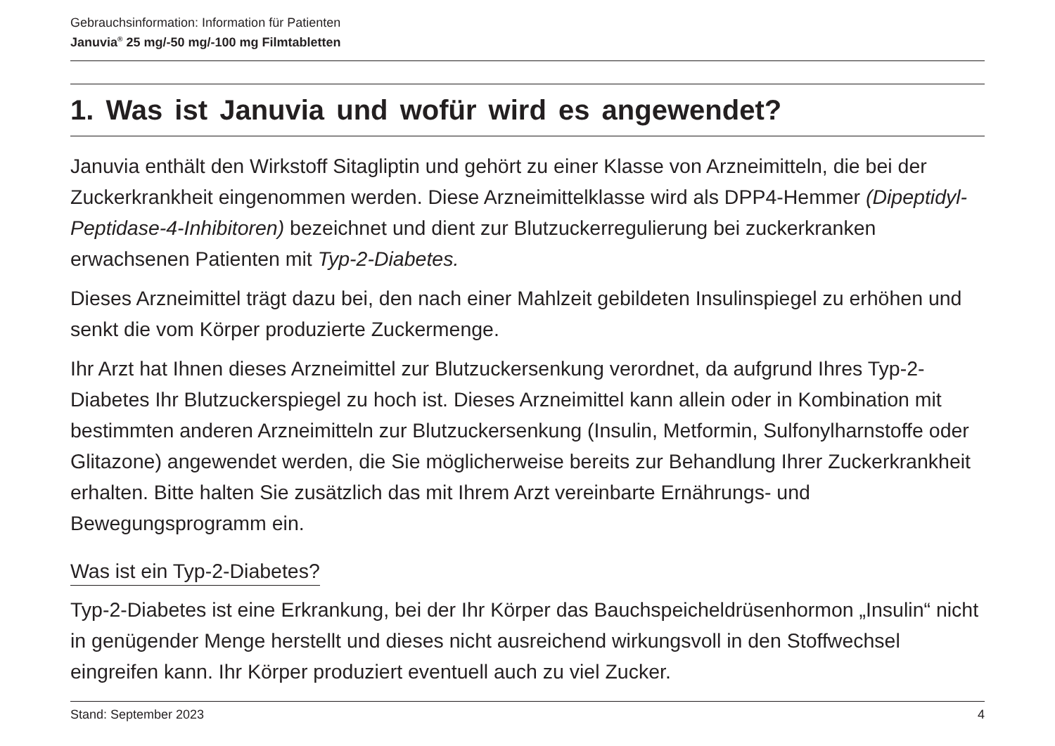Gebrauchsinformation: Information für Patienten
Januvia<sup>®</sup> 25 mg/-50 mg/-100 mg Filmtabletten
1. Was ist Januvia und wofür wird es angewendet?
Januvia enthält den Wirkstoff Sitagliptin und gehört zu einer Klasse von Arzneimitteln, die bei der Zuckerkrankheit eingenommen werden. Diese Arzneimittelklasse wird als DPP4-Hemmer (Dipeptidyl-Peptidase-4-Inhibitoren) bezeichnet und dient zur Blutzuckerregulierung bei zuckerkranken erwachsenen Patienten mit Typ-2-Diabetes.
Dieses Arzneimittel trägt dazu bei, den nach einer Mahlzeit gebildeten Insulinspiegel zu erhöhen und senkt die vom Körper produzierte Zuckermenge.
Ihr Arzt hat Ihnen dieses Arzneimittel zur Blutzuckersenkung verordnet, da aufgrund Ihres Typ-2-Diabetes Ihr Blutzuckerspiegel zu hoch ist. Dieses Arzneimittel kann allein oder in Kombination mit bestimmten anderen Arzneimitteln zur Blutzuckersenkung (Insulin, Metformin, Sulfonylharnstoffe oder Glitazone) angewendet werden, die Sie möglicherweise bereits zur Behandlung Ihrer Zuckerkrankheit erhalten. Bitte halten Sie zusätzlich das mit Ihrem Arzt vereinbarte Ernährungs- und Bewegungsprogramm ein.
Was ist ein Typ-2-Diabetes?
Typ-2-Diabetes ist eine Erkrankung, bei der Ihr Körper das Bauchspeicheldrüsenhormon „Insulin“ nicht in genügender Menge herstellt und dieses nicht ausreichend wirkungsvoll in den Stoffwechsel eingreifen kann. Ihr Körper produziert eventuell auch zu viel Zucker.
Stand: September 2023 4